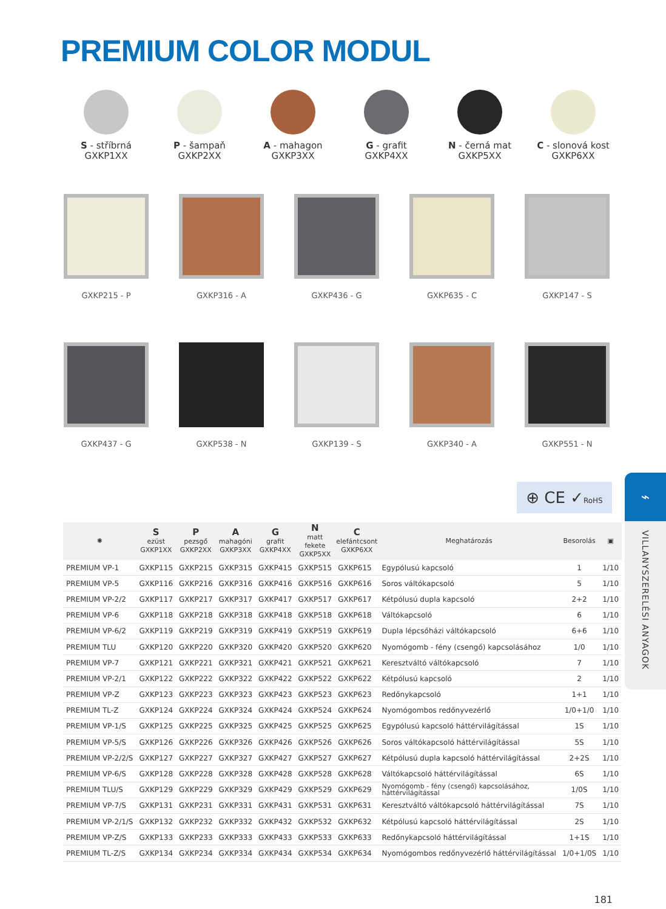PREMIUM COLOR MODUL
S - stříbrná
GXKP1XX
P - šampaň
GXKP2XX
A - mahagon
GXKP3XX
G - grafit
GXKP4XX
N - černá mat
GXKP5XX
C - slonová kost
GXKP6XX
GXKP215 - P GXKP316 - A GXKP436 - G GXKP635 - C GXKP147 - S
GXKP437 - G GXKP538 - N GXKP139 - S GXKP340 - A GXKP551 - N
⊕ CE ✓RoHS
| ✺ | S ezüst GXKP1XX | P pezsgő GXKP2XX | A mahagóni GXKP3XX | G grafit GXKP4XX | N matt fekete GXKP5XX | C elefántcsont GXKP6XX | Meghatározás | Besorolás | ▣ |
| --- | --- | --- | --- | --- | --- | --- | --- | --- | --- |
| PREMIUM VP-1 | GXKP115 | GXKP215 | GXKP315 | GXKP415 | GXKP515 | GXKP615 | Egypólusú kapcsoló | 1 | 1/10 |
| PREMIUM VP-5 | GXKP116 | GXKP216 | GXKP316 | GXKP416 | GXKP516 | GXKP616 | Soros váltókapcsoló | 5 | 1/10 |
| PREMIUM VP-2/2 | GXKP117 | GXKP217 | GXKP317 | GXKP417 | GXKP517 | GXKP617 | Kétpólusú dupla kapcsoló | 2+2 | 1/10 |
| PREMIUM VP-6 | GXKP118 | GXKP218 | GXKP318 | GXKP418 | GXKP518 | GXKP618 | Váltókapcsoló | 6 | 1/10 |
| PREMIUM VP-6/2 | GXKP119 | GXKP219 | GXKP319 | GXKP419 | GXKP519 | GXKP619 | Dupla lépcsőházi váltókapcsoló | 6+6 | 1/10 |
| PREMIUM TLU | GXKP120 | GXKP220 | GXKP320 | GXKP420 | GXKP520 | GXKP620 | Nyomógomb - fény (csengő) kapcsolásához | 1/0 | 1/10 |
| PREMIUM VP-7 | GXKP121 | GXKP221 | GXKP321 | GXKP421 | GXKP521 | GXKP621 | Keresztváltó váltókapcsoló | 7 | 1/10 |
| PREMIUM VP-2/1 | GXKP122 | GXKP222 | GXKP322 | GXKP422 | GXKP522 | GXKP622 | Kétpólusú kapcsoló | 2 | 1/10 |
| PREMIUM VP-Z | GXKP123 | GXKP223 | GXKP323 | GXKP423 | GXKP523 | GXKP623 | Redőnykapcsoló | 1+1 | 1/10 |
| PREMIUM TL-Z | GXKP124 | GXKP224 | GXKP324 | GXKP424 | GXKP524 | GXKP624 | Nyomógombos redőnyvezérlő | 1/0+1/0 | 1/10 |
| PREMIUM VP-1/S | GXKP125 | GXKP225 | GXKP325 | GXKP425 | GXKP525 | GXKP625 | Egypólusú kapcsoló háttérvilágítással | 1S | 1/10 |
| PREMIUM VP-5/S | GXKP126 | GXKP226 | GXKP326 | GXKP426 | GXKP526 | GXKP626 | Soros váltókapcsoló háttérvilágítással | 5S | 1/10 |
| PREMIUM VP-2/2/S | GXKP127 | GXKP227 | GXKP327 | GXKP427 | GXKP527 | GXKP627 | Kétpólusú dupla kapcsoló háttérvilágítással | 2+2S | 1/10 |
| PREMIUM VP-6/S | GXKP128 | GXKP228 | GXKP328 | GXKP428 | GXKP528 | GXKP628 | Váltókapcsoló háttérvilágítással | 6S | 1/10 |
| PREMIUM TLU/S | GXKP129 | GXKP229 | GXKP329 | GXKP429 | GXKP529 | GXKP629 | Nyomógomb - fény (csengő) kapcsolásához, háttérvilágítással | 1/0S | 1/10 |
| PREMIUM VP-7/S | GXKP131 | GXKP231 | GXKP331 | GXKP431 | GXKP531 | GXKP631 | Keresztváltó váltókapcsoló háttérvilágítással | 7S | 1/10 |
| PREMIUM VP-2/1/S | GXKP132 | GXKP232 | GXKP332 | GXKP432 | GXKP532 | GXKP632 | Kétpólusú kapcsoló háttérvilágítással | 2S | 1/10 |
| PREMIUM VP-Z/S | GXKP133 | GXKP233 | GXKP333 | GXKP433 | GXKP533 | GXKP633 | Redőnykapcsoló háttérvilágítással | 1+1S | 1/10 |
| PREMIUM TL-Z/S | GXKP134 | GXKP234 | GXKP334 | GXKP434 | GXKP534 | GXKP634 | Nyomógombos redőnyvezérlő háttérvilágítással | 1/0+1/0S | 1/10 |
⌁
VILLANYSZERELÉSI ANYAGOK
181